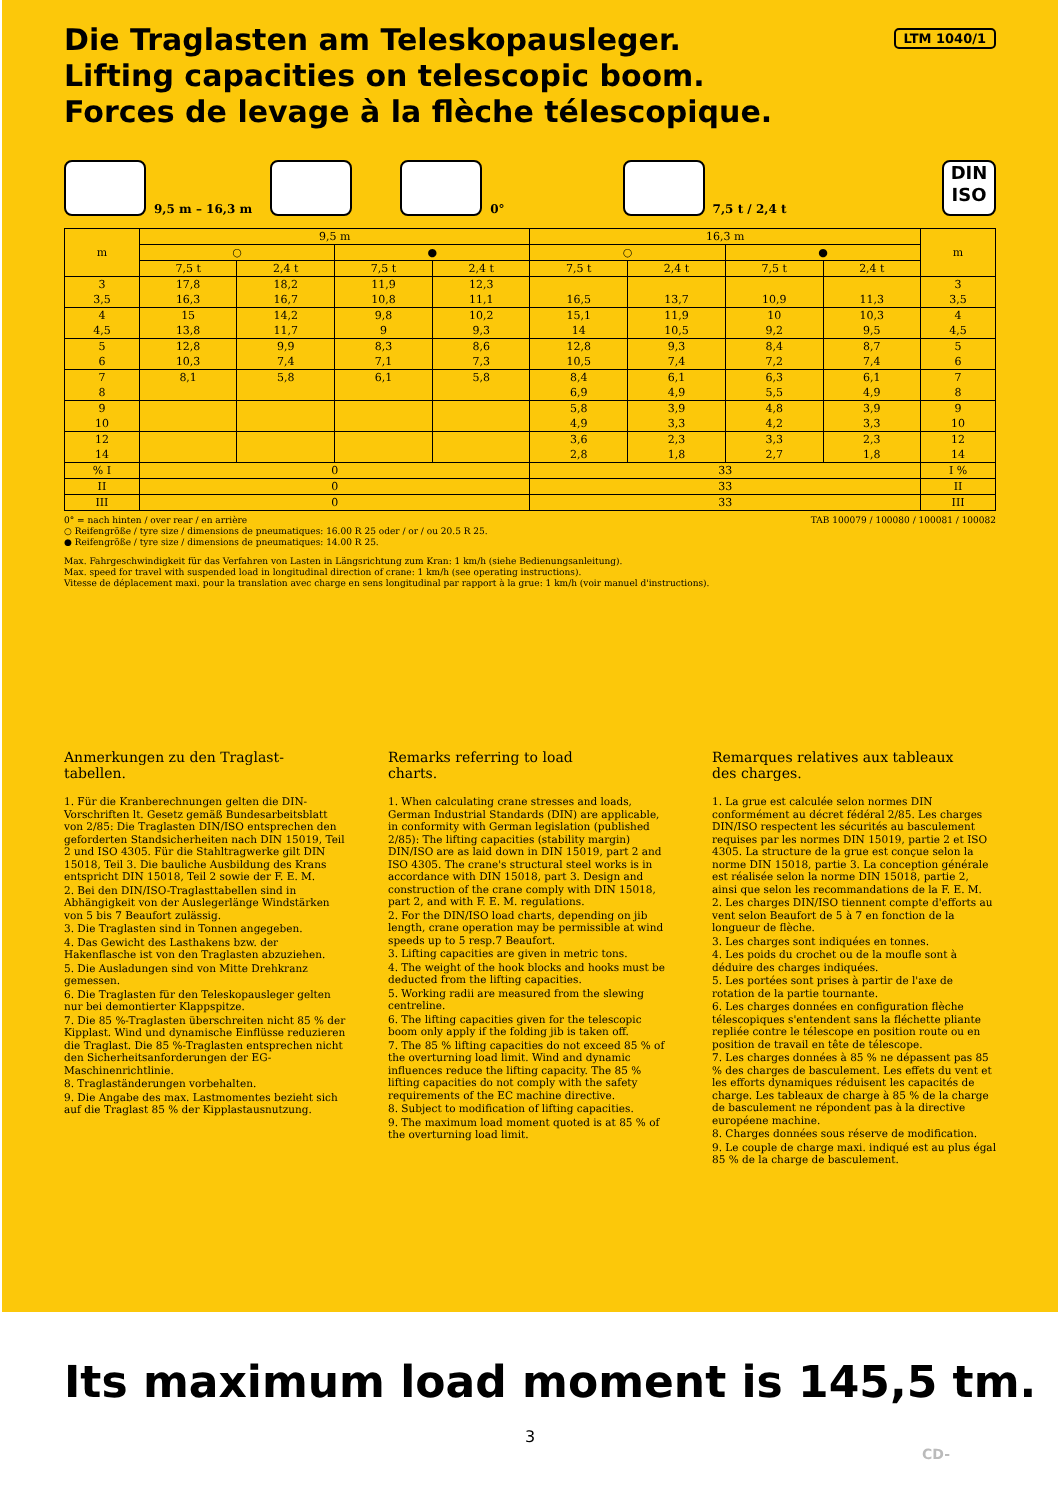Die Traglasten am Teleskopausleger.
Lifting capacities on telescopic boom.
Forces de levage à la flèche télescopique.
LTM 1040/1
9,5 m – 16,3 m
0°
7,5 t / 2,4 t
DIN
ISO
| m | 9,5 m | | | | 16,3 m | | | | m |
| --- | --- | --- | --- | --- | --- | --- | --- | --- | --- |
| | ○ | | ● | | ○ | | ● | | |
| | 7,5 t | 2,4 t | 7,5 t | 2,4 t | 7,5 t | 2,4 t | 7,5 t | 2,4 t | |
| 3 3,5 | 17,8 16,3 | 18,2 16,7 | 11,9 10,8 | 12,3 11,1 | 16,5 | 13,7 | 10,9 | 11,3 | 3 3,5 |
| 4 4,5 | 15 13,8 | 14,2 11,7 | 9,8 9 | 10,2 9,3 | 15,1 14 | 11,9 10,5 | 10 9,2 | 10,3 9,5 | 4 4,5 |
| 5 6 | 12,8 10,3 | 9,9 7,4 | 8,3 7,1 | 8,6 7,3 | 12,8 10,5 | 9,3 7,4 | 8,4 7,2 | 8,7 7,4 | 5 6 |
| 7 8 | 8,1 | 5,8 | 6,1 | 5,8 | 8,4 6,9 | 6,1 4,9 | 6,3 5,5 | 6,1 4,9 | 7 8 |
| 9 10 | | | | | 5,8 4,9 | 3,9 3,3 | 4,8 4,2 | 3,9 3,3 | 9 10 |
| 12 14 | | | | | 3,6 2,8 | 2,3 1,8 | 3,3 2,7 | 2,3 1,8 | 12 14 |
| % I | 0 | | | | 33 | | | | I % |
| II | 0 | | | | 33 | | | | II |
| III | 0 | | | | 33 | | | | III |
0° = nach hinten / over rear / en arrière
○ Reifengröße / tyre size / dimensions de pneumatiques: 16.00 R 25 oder / or / ou 20.5 R 25.
● Reifengröße / tyre size / dimensions de pneumatiques: 14.00 R 25. TAB 100079 / 100080 / 100081 / 100082
Max. Fahrgeschwindigkeit für das Verfahren von Lasten in Längsrichtung zum Kran: 1 km/h (siehe Bedienungsanleitung).
Max. speed for travel with suspended load in longitudinal direction of crane: 1 km/h (see operating instructions).
Vitesse de déplacement maxi. pour la translation avec charge en sens longitudinal par rapport à la grue: 1 km/h (voir manuel d'instructions).
Anmerkungen zu den Traglast-
tabellen.
1. Für die Kranberechnungen gelten die DIN-Vorschriften lt. Gesetz gemäß Bundesarbeitsblatt von 2/85: Die Traglasten DIN/ISO entsprechen den geforderten Standsicherheiten nach DIN 15019, Teil 2 und ISO 4305. Für die Stahltragwerke gilt DIN 15018, Teil 3. Die bauliche Ausbildung des Krans entspricht DIN 15018, Teil 2 sowie der F. E. M.
2. Bei den DIN/ISO-Traglasttabellen sind in Abhängigkeit von der Auslegerlänge Windstärken von 5 bis 7 Beaufort zulässig.
3. Die Traglasten sind in Tonnen angegeben.
4. Das Gewicht des Lasthakens bzw. der Hakenflasche ist von den Traglasten abzuziehen.
5. Die Ausladungen sind von Mitte Drehkranz gemessen.
6. Die Traglasten für den Teleskopausleger gelten nur bei demontierter Klappspitze.
7. Die 85 %-Traglasten überschreiten nicht 85 % der Kipplast. Wind und dynamische Einflüsse reduzieren die Traglast. Die 85 %-Traglasten entsprechen nicht den Sicherheitsanforderungen der EG-Maschinenrichtlinie.
8. Traglaständerungen vorbehalten.
9. Die Angabe des max. Lastmomentes bezieht sich auf die Traglast 85 % der Kipplastausnutzung.
Remarks referring to load
charts.
1. When calculating crane stresses and loads, German Industrial Standards (DIN) are applicable, in conformity with German legislation (published 2/85): The lifting capacities (stability margin) DIN/ISO are as laid down in DIN 15019, part 2 and ISO 4305. The crane's structural steel works is in accordance with DIN 15018, part 3. Design and construction of the crane comply with DIN 15018, part 2, and with F. E. M. regulations.
2. For the DIN/ISO load charts, depending on jib length, crane operation may be permissible at wind speeds up to 5 resp.7 Beaufort.
3. Lifting capacities are given in metric tons.
4. The weight of the hook blocks and hooks must be deducted from the lifting capacities.
5. Working radii are measured from the slewing centreline.
6. The lifting capacities given for the telescopic boom only apply if the folding jib is taken off.
7. The 85 % lifting capacities do not exceed 85 % of the overturning load limit. Wind and dynamic influences reduce the lifting capacity. The 85 % lifting capacities do not comply with the safety requirements of the EC machine directive.
8. Subject to modification of lifting capacities.
9. The maximum load moment quoted is at 85 % of the overturning load limit.
Remarques relatives aux tableaux
des charges.
1. La grue est calculée selon normes DIN conformément au décret fédéral 2/85. Les charges DIN/ISO respectent les sécurités au basculement requises par les normes DIN 15019, partie 2 et ISO 4305. La structure de la grue est conçue selon la norme DIN 15018, partie 3. La conception générale est réalisée selon la norme DIN 15018, partie 2, ainsi que selon les recommandations de la F. E. M.
2. Les charges DIN/ISO tiennent compte d'efforts au vent selon Beaufort de 5 à 7 en fonction de la longueur de flèche.
3. Les charges sont indiquées en tonnes.
4. Les poids du crochet ou de la moufle sont à déduire des charges indiquées.
5. Les portées sont prises à partir de l'axe de rotation de la partie tournante.
6. Les charges données en configuration flèche télescopiques s'entendent sans la fléchette pliante repliée contre le télescope en position route ou en position de travail en tête de télescope.
7. Les charges données à 85 % ne dépassent pas 85 % des charges de basculement. Les effets du vent et les efforts dynamiques réduisent les capacités de charge. Les tableaux de charge à 85 % de la charge de basculement ne répondent pas à la directive européene machine.
8. Charges données sous réserve de modification.
9. Le couple de charge maxi. indiqué est au plus égal 85 % de la charge de basculement.
Its maximum load moment is 145,5 tm.
3
CD-